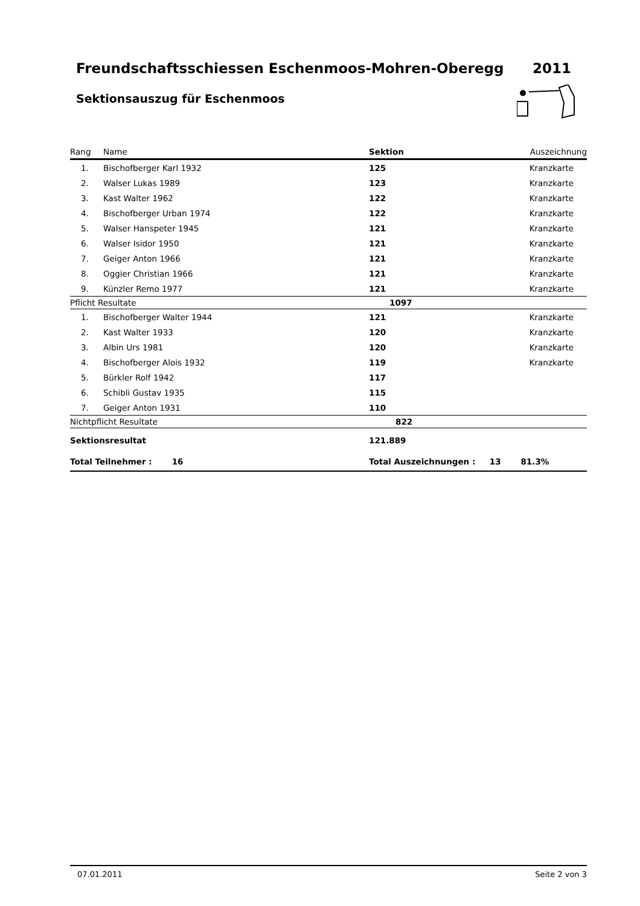Freundschaftsschiessen Eschenmoos-Mohren-Oberegg 2011
Sektionsauszug für Eschenmoos
| Rang | Name | Sektion | Auszeichnung |
| 1. | Bischofberger Karl 1932 | 125 | Kranzkarte |
| 2. | Walser Lukas 1989 | 123 | Kranzkarte |
| 3. | Kast Walter 1962 | 122 | Kranzkarte |
| 4. | Bischofberger Urban 1974 | 122 | Kranzkarte |
| 5. | Walser Hanspeter 1945 | 121 | Kranzkarte |
| 6. | Walser Isidor 1950 | 121 | Kranzkarte |
| 7. | Geiger Anton 1966 | 121 | Kranzkarte |
| 8. | Oggier Christian 1966 | 121 | Kranzkarte |
| 9. | Künzler Remo 1977 | 121 | Kranzkarte |
| Pflicht Resultate | | 1097 | |
| 1. | Bischofberger Walter 1944 | 121 | Kranzkarte |
| 2. | Kast Walter 1933 | 120 | Kranzkarte |
| 3. | Albin Urs 1981 | 120 | Kranzkarte |
| 4. | Bischofberger Alois 1932 | 119 | Kranzkarte |
| 5. | Bürkler Rolf 1942 | 117 | |
| 6. | Schibli Gustav 1935 | 115 | |
| 7. | Geiger Anton 1931 | 110 | |
| Nichtpflicht Resultate | | 822 | |
| Sektionsresultat | | 121.889 | |
| Total Teilnehmer : 16 | | Total Auszeichnungen : 13 81.3% | |
07.01.2011 Seite 2 von 3